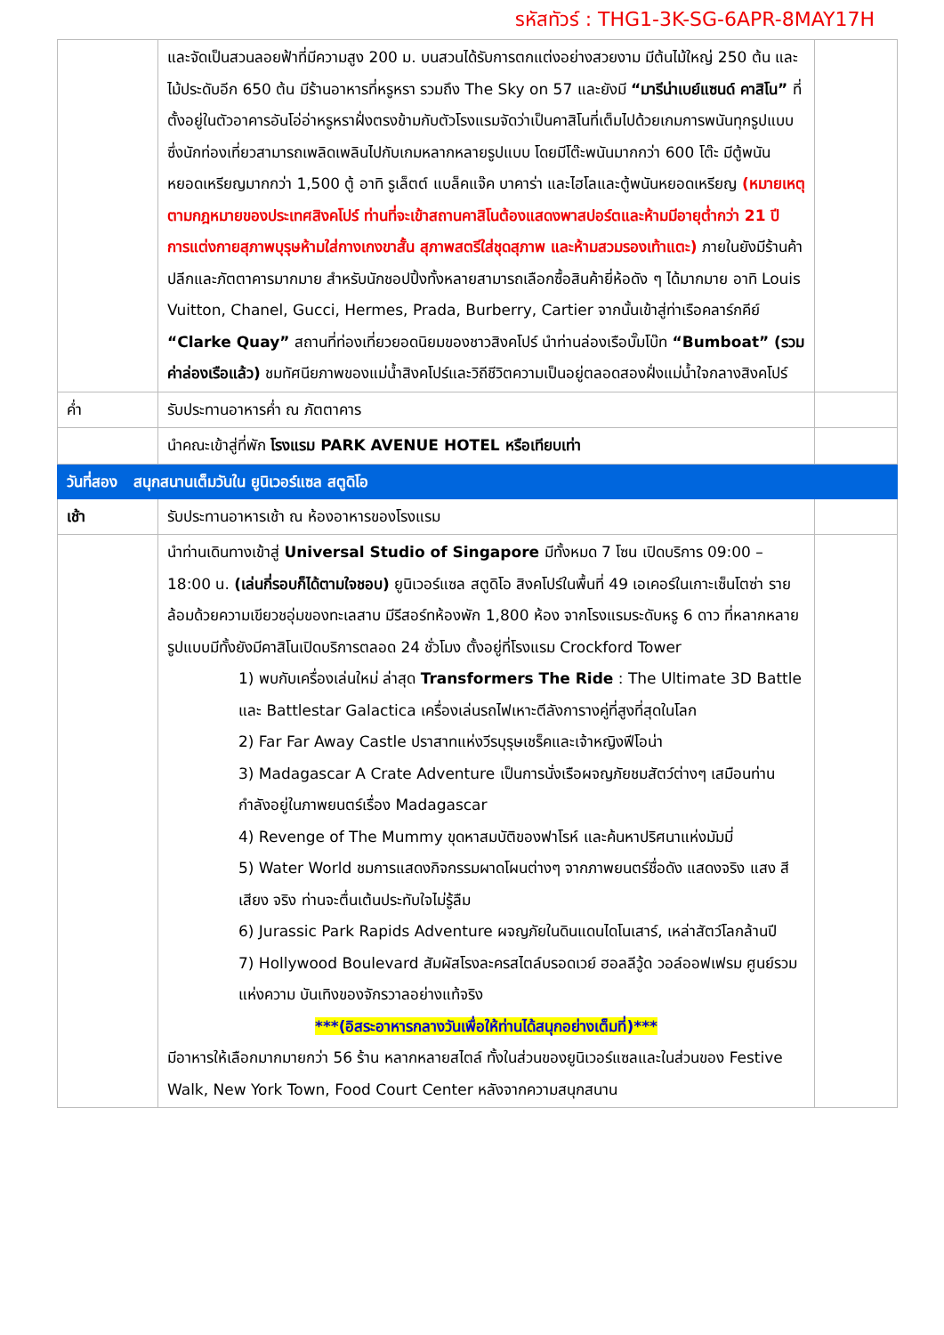รหัสทัวร์ : THG1-3K-SG-6APR-8MAY17H
| | และจัดเป็นสวนลอยฟ้าที่มีความสูง 200 ม. บนสวนได้รับการตกแต่งอย่างสวยงาม มีต้นไม้ใหญ่ 250 ต้น และไม้ประดับอีก 650 ต้น มีร้านอาหารที่หรูหรา รวมถึง The Sky on 57 และยังมี “มารีน่าเบย์แซนด์ คาสิโน” ที่ตั้งอยู่ในตัวอาคารอันโอ่อ่าหรูหราฝั่งตรงข้ามกับตัวโรงแรมจัดว่าเป็นคาสิโนที่เต็มไปด้วยเกมการพนันทุกรูปแบบ ซึ่งนักท่องเที่ยวสามารถเพลิดเพลินไปกับเกมหลากหลายรูปแบบ โดยมีโต๊ะพนันมากกว่า 600 โต๊ะ มีตู้พนันหยอดเหรียญมากกว่า 1,500 ตู้ อาทิ รูเล็ตต์ แบล็คแจ๊ค บาคาร่า และไฮโลและตู้พนันหยอดเหรียญ (หมายเหตุ ตามกฎหมายของประเทศสิงคโปร์ ท่านที่จะเข้าสถานคาสิโนต้องแสดงพาสปอร์ตและห้ามมีอายุต่ำกว่า 21 ปี การแต่งกายสุภาพบุรุษห้ามใส่กางเกงขาสั้น สุภาพสตรีใส่ชุดสุภาพ และห้ามสวมรองเท้าแตะ) ภายในยังมีร้านค้าปลีกและภัตตาคารมากมาย สำหรับนักชอปปิ้งทั้งหลายสามารถเลือกซื้อสินค้ายี่ห้อดัง ๆ ได้มากมาย อาทิ Louis Vuitton, Chanel, Gucci, Hermes, Prada, Burberry, Cartier จากนั้นเข้าสู่ท่าเรือคลาร์กคีย์ “Clarke Quay” สถานที่ท่องเที่ยวยอดนิยมของชาวสิงคโปร์ นำท่านล่องเรือบั๊มโบ๊ท “Bumboat” (รวมค่าล่องเรือแล้ว) ชมทัศนียภาพของแม่น้ำสิงคโปร์และวิถีชีวิตความเป็นอยู่ตลอดสองฝั่งแม่น้ำใจกลางสิงคโปร์ | |
| ค่ำ | รับประทานอาหารค่ำ ณ ภัตตาคาร | |
| | นำคณะเข้าสู่ที่พัก โรงแรม PARK AVENUE HOTEL หรือเทียบเท่า | |
| วันที่สอง สนุกสนานเต็มวันใน ยูนิเวอร์แซล สตูดิโอ | | |
| เช้า | รับประทานอาหารเช้า ณ ห้องอาหารของโรงแรม | |
| | นำท่านเดินทางเข้าสู่ Universal Studio of Singapore มีทั้งหมด 7 โซน เปิดบริการ 09:00 – 18:00 น. (เล่นกี่รอบก็ได้ตามใจชอบ) ยูนิเวอร์แซล สตูดิโอ สิงคโปร์ในพื้นที่ 49 เอเคอร์ในเกาะเซ็นโตซ่า รายล้อมด้วยความเขียวชอุ่มของทะเลสาบ มีรีสอร์ทห้องพัก 1,800 ห้อง จากโรงแรมระดับหรู 6 ดาว ที่หลากหลายรูปแบบมีทั้งยังมีคาสิโนเปิดบริการตลอด 24 ชั่วโมง ตั้งอยู่ที่โรงแรม Crockford Tower 1) พบกับเครื่องเล่นใหม่ ล่าสุด Transformers The Ride : The Ultimate 3D Battle และ Battlestar Galactica เครื่องเล่นรถไฟเหาะตีลังการางคู่ที่สูงที่สุดในโลก 2) Far Far Away Castle ปราสาทแห่งวีรบุรุษเชร็คและเจ้าหญิงฟีโอน่า 3) Madagascar A Crate Adventure เป็นการนั่งเรือผจญภัยชมสัตว์ต่างๆ เสมือนท่านกำลังอยู่ในภาพยนตร์เรื่อง Madagascar 4) Revenge of The Mummy ขุดหาสมบัติของฟาโรห์ และค้นหาปริศนาแห่งมัมมี่ 5) Water World ชมการแสดงกิจกรรมผาดโผนต่างๆ จากภาพยนตร์ชื่อดัง แสดงจริง แสง สี เสียง จริง ท่านจะตื่นเต้นประทับใจไม่รู้ลืม 6) Jurassic Park Rapids Adventure ผจญภัยในดินแดนไดโนเสาร์, เหล่าสัตว์โลกล้านปี 7) Hollywood Boulevard สัมผัสโรงละครสไตล์บรอดเวย์ ฮอลลีวู้ด วอล์ออฟเฟรม ศูนย์รวมแห่งความ บันเทิงของจักรวาลอย่างแท้จริง ***(อิสระอาหารกลางวันเพื่อให้ท่านได้สนุกอย่างเต็มที่)*** มีอาหารให้เลือกมากมายกว่า 56 ร้าน หลากหลายสไตล์ ทั้งในส่วนของยูนิเวอร์แซลและในส่วนของ Festive Walk, New York Town, Food Court Center หลังจากความสนุกสนาน | |